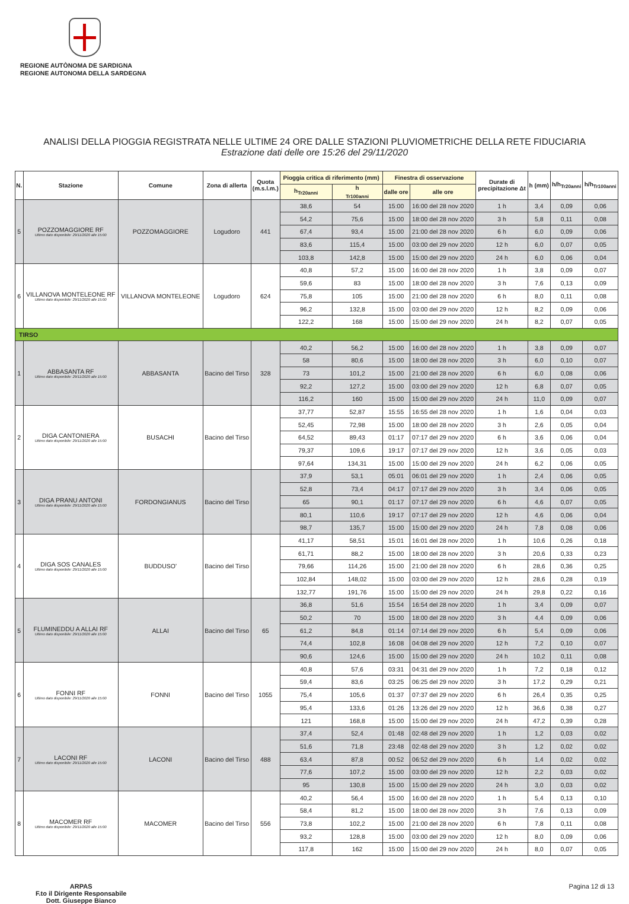REGIONE AUTÒNOMA DE SARDIGNA
REGIONE AUTONOMA DELLA SARDEGNA
ANALISI DELLA PIOGGIA REGISTRATA NELLE ULTIME 24 ORE DALLE STAZIONI PLUVIOMETRICHE DELLA RETE FIDUCIARIA
Estrazione dati delle ore 15:26 del 29/11/2020
| N. | Stazione | Comune | Zona di allerta | Quota (m.s.l.m.) | Pioggia critica di riferimento (mm) | | Finestra di osservazione | | Durate di precipitazione Δt | h (mm) | h/h<sub>Tr20anni</sub> | h/h<sub>Tr100anni</sub> |
| --- | --- | --- | --- | --- | --- | --- | --- | --- | --- | --- | --- | --- |
| | | | | | h<sub>Tr20anni</sub> | h <sub>Tr100anni</sub> | dalle ore | alle ore | | | | |
| 5 | POZZOMAGGIORE RF Ultimo dato disponibile: 29/11/2020 alle 15:00 | POZZOMAGGIORE | Logudoro | 441 | 38,6 | 54 | 15:00 | 16:00 del 28 nov 2020 | 1 h | 3,4 | 0,09 | 0,06 |
| | | | | | 54,2 | 75,6 | 15:00 | 18:00 del 28 nov 2020 | 3 h | 5,8 | 0,11 | 0,08 |
| | | | | | 67,4 | 93,4 | 15:00 | 21:00 del 28 nov 2020 | 6 h | 6,0 | 0,09 | 0,06 |
| | | | | | 83,6 | 115,4 | 15:00 | 03:00 del 29 nov 2020 | 12 h | 6,0 | 0,07 | 0,05 |
| | | | | | 103,8 | 142,8 | 15:00 | 15:00 del 29 nov 2020 | 24 h | 6,0 | 0,06 | 0,04 |
| 6 | VILLANOVA MONTELEONE RF Ultimo dato disponibile: 29/11/2020 alle 15:00 | VILLANOVA MONTELEONE | Logudoro | 624 | 40,8 | 57,2 | 15:00 | 16:00 del 28 nov 2020 | 1 h | 3,8 | 0,09 | 0,07 |
| | | | | | 59,6 | 83 | 15:00 | 18:00 del 28 nov 2020 | 3 h | 7,6 | 0,13 | 0,09 |
| | | | | | 75,8 | 105 | 15:00 | 21:00 del 28 nov 2020 | 6 h | 8,0 | 0,11 | 0,08 |
| | | | | | 96,2 | 132,8 | 15:00 | 03:00 del 29 nov 2020 | 12 h | 8,2 | 0,09 | 0,06 |
| | | | | | 122,2 | 168 | 15:00 | 15:00 del 29 nov 2020 | 24 h | 8,2 | 0,07 | 0,05 |
| TIRSO | | | | | | | | | | | | |
| 1 | ABBASANTA RF Ultimo dato disponibile: 29/11/2020 alle 15:00 | ABBASANTA | Bacino del Tirso | 328 | 40,2 | 56,2 | 15:00 | 16:00 del 28 nov 2020 | 1 h | 3,8 | 0,09 | 0,07 |
| | | | | | 58 | 80,6 | 15:00 | 18:00 del 28 nov 2020 | 3 h | 6,0 | 0,10 | 0,07 |
| | | | | | 73 | 101,2 | 15:00 | 21:00 del 28 nov 2020 | 6 h | 6,0 | 0,08 | 0,06 |
| | | | | | 92,2 | 127,2 | 15:00 | 03:00 del 29 nov 2020 | 12 h | 6,8 | 0,07 | 0,05 |
| | | | | | 116,2 | 160 | 15:00 | 15:00 del 29 nov 2020 | 24 h | 11,0 | 0,09 | 0,07 |
| 2 | DIGA CANTONIERA Ultimo dato disponibile: 29/11/2020 alle 15:00 | BUSACHI | Bacino del Tirso | | 37,77 | 52,87 | 15:55 | 16:55 del 28 nov 2020 | 1 h | 1,6 | 0,04 | 0,03 |
| | | | | | 52,45 | 72,98 | 15:00 | 18:00 del 28 nov 2020 | 3 h | 2,6 | 0,05 | 0,04 |
| | | | | | 64,52 | 89,43 | 01:17 | 07:17 del 29 nov 2020 | 6 h | 3,6 | 0,06 | 0,04 |
| | | | | | 79,37 | 109,6 | 19:17 | 07:17 del 29 nov 2020 | 12 h | 3,6 | 0,05 | 0,03 |
| | | | | | 97,64 | 134,31 | 15:00 | 15:00 del 29 nov 2020 | 24 h | 6,2 | 0,06 | 0,05 |
| 3 | DIGA PRANU ANTONI Ultimo dato disponibile: 29/11/2020 alle 15:00 | FORDONGIANUS | Bacino del Tirso | | 37,9 | 53,1 | 05:01 | 06:01 del 29 nov 2020 | 1 h | 2,4 | 0,06 | 0,05 |
| | | | | | 52,8 | 73,4 | 04:17 | 07:17 del 29 nov 2020 | 3 h | 3,4 | 0,06 | 0,05 |
| | | | | | 65 | 90,1 | 01:17 | 07:17 del 29 nov 2020 | 6 h | 4,6 | 0,07 | 0,05 |
| | | | | | 80,1 | 110,6 | 19:17 | 07:17 del 29 nov 2020 | 12 h | 4,6 | 0,06 | 0,04 |
| | | | | | 98,7 | 135,7 | 15:00 | 15:00 del 29 nov 2020 | 24 h | 7,8 | 0,08 | 0,06 |
| 4 | DIGA SOS CANALES Ultimo dato disponibile: 29/11/2020 alle 15:00 | BUDDUSO' | Bacino del Tirso | | 41,17 | 58,51 | 15:01 | 16:01 del 28 nov 2020 | 1 h | 10,6 | 0,26 | 0,18 |
| | | | | | 61,71 | 88,2 | 15:00 | 18:00 del 28 nov 2020 | 3 h | 20,6 | 0,33 | 0,23 |
| | | | | | 79,66 | 114,26 | 15:00 | 21:00 del 28 nov 2020 | 6 h | 28,6 | 0,36 | 0,25 |
| | | | | | 102,84 | 148,02 | 15:00 | 03:00 del 29 nov 2020 | 12 h | 28,6 | 0,28 | 0,19 |
| | | | | | 132,77 | 191,76 | 15:00 | 15:00 del 29 nov 2020 | 24 h | 29,8 | 0,22 | 0,16 |
| 5 | FLUMINEDDU A ALLAI RF Ultimo dato disponibile: 29/11/2020 alle 15:00 | ALLAI | Bacino del Tirso | 65 | 36,8 | 51,6 | 15:54 | 16:54 del 28 nov 2020 | 1 h | 3,4 | 0,09 | 0,07 |
| | | | | | 50,2 | 70 | 15:00 | 18:00 del 28 nov 2020 | 3 h | 4,4 | 0,09 | 0,06 |
| | | | | | 61,2 | 84,8 | 01:14 | 07:14 del 29 nov 2020 | 6 h | 5,4 | 0,09 | 0,06 |
| | | | | | 74,4 | 102,8 | 16:08 | 04:08 del 29 nov 2020 | 12 h | 7,2 | 0,10 | 0,07 |
| | | | | | 90,6 | 124,6 | 15:00 | 15:00 del 29 nov 2020 | 24 h | 10,2 | 0,11 | 0,08 |
| 6 | FONNI RF Ultimo dato disponibile: 29/11/2020 alle 15:00 | FONNI | Bacino del Tirso | 1055 | 40,8 | 57,6 | 03:31 | 04:31 del 29 nov 2020 | 1 h | 7,2 | 0,18 | 0,12 |
| | | | | | 59,4 | 83,6 | 03:25 | 06:25 del 29 nov 2020 | 3 h | 17,2 | 0,29 | 0,21 |
| | | | | | 75,4 | 105,6 | 01:37 | 07:37 del 29 nov 2020 | 6 h | 26,4 | 0,35 | 0,25 |
| | | | | | 95,4 | 133,6 | 01:26 | 13:26 del 29 nov 2020 | 12 h | 36,6 | 0,38 | 0,27 |
| | | | | | 121 | 168,8 | 15:00 | 15:00 del 29 nov 2020 | 24 h | 47,2 | 0,39 | 0,28 |
| 7 | LACONI RF Ultimo dato disponibile: 29/11/2020 alle 15:00 | LACONI | Bacino del Tirso | 488 | 37,4 | 52,4 | 01:48 | 02:48 del 29 nov 2020 | 1 h | 1,2 | 0,03 | 0,02 |
| | | | | | 51,6 | 71,8 | 23:48 | 02:48 del 29 nov 2020 | 3 h | 1,2 | 0,02 | 0,02 |
| | | | | | 63,4 | 87,8 | 00:52 | 06:52 del 29 nov 2020 | 6 h | 1,4 | 0,02 | 0,02 |
| | | | | | 77,6 | 107,2 | 15:00 | 03:00 del 29 nov 2020 | 12 h | 2,2 | 0,03 | 0,02 |
| | | | | | 95 | 130,8 | 15:00 | 15:00 del 29 nov 2020 | 24 h | 3,0 | 0,03 | 0,02 |
| 8 | MACOMER RF Ultimo dato disponibile: 29/11/2020 alle 15:00 | MACOMER | Bacino del Tirso | 556 | 40,2 | 56,4 | 15:00 | 16:00 del 28 nov 2020 | 1 h | 5,4 | 0,13 | 0,10 |
| | | | | | 58,4 | 81,2 | 15:00 | 18:00 del 28 nov 2020 | 3 h | 7,6 | 0,13 | 0,09 |
| | | | | | 73,8 | 102,2 | 15:00 | 21:00 del 28 nov 2020 | 6 h | 7,8 | 0,11 | 0,08 |
| | | | | | 93,2 | 128,8 | 15:00 | 03:00 del 29 nov 2020 | 12 h | 8,0 | 0,09 | 0,06 |
| | | | | | 117,8 | 162 | 15:00 | 15:00 del 29 nov 2020 | 24 h | 8,0 | 0,07 | 0,05 |
ARPAS
F.to il Dirigente Responsabile
Dott. Giuseppe Bianco Pagina 12 di 13